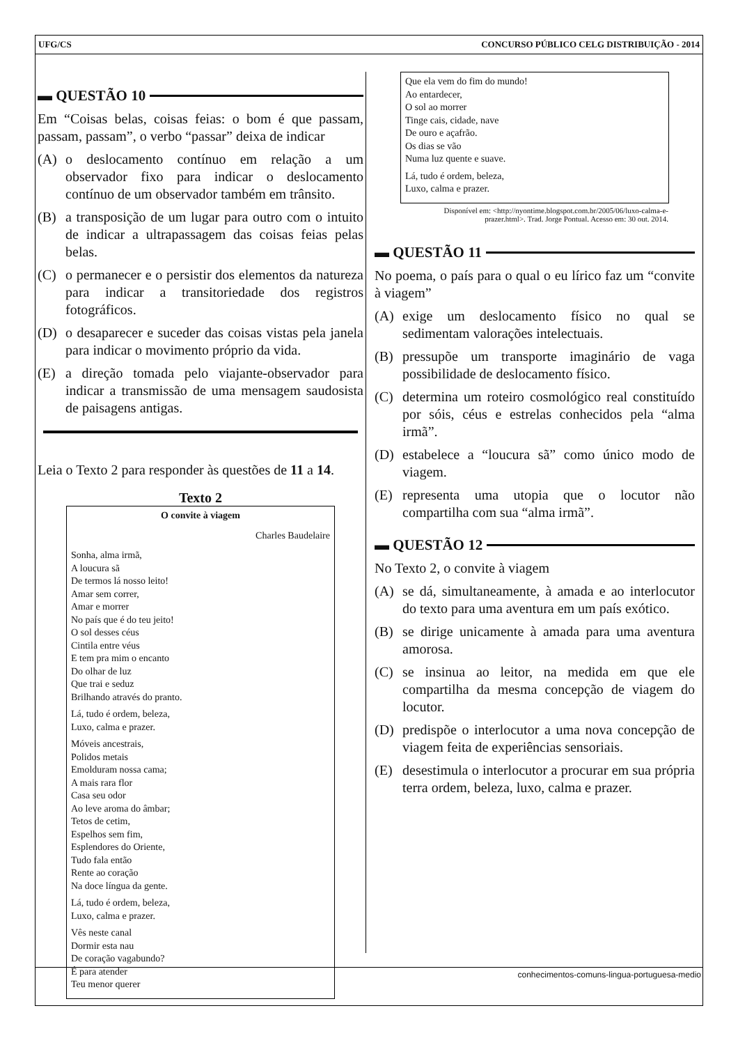UFG/CS CONCURSO PÚBLICO CELG DISTRIBUIÇÃO - 2014
▬ QUESTÃO 10
Em “Coisas belas, coisas feias: o bom é que passam, passam, passam”, o verbo “passar” deixa de indicar
(A) o deslocamento contínuo em relação a um observador fixo para indicar o deslocamento contínuo de um observador também em trânsito.
(B) a transposição de um lugar para outro com o intuito de indicar a ultrapassagem das coisas feias pelas belas.
(C) o permanecer e o persistir dos elementos da natureza para indicar a transitoriedade dos registros fotográficos.
(D) o desaparecer e suceder das coisas vistas pela janela para indicar o movimento próprio da vida.
(E) a direção tomada pelo viajante-observador para indicar a transmissão de uma mensagem saudosista de paisagens antigas.
Leia o Texto 2 para responder às questões de 11 a 14.
Texto 2
O convite à viagem
Charles Baudelaire
Sonha, alma irmã,
A loucura sã
De termos lá nosso leito!
Amar sem correr,
Amar e morrer
No país que é do teu jeito!
O sol desses céus
Cintila entre véus
E tem pra mim o encanto
Do olhar de luz
Que trai e seduz
Brilhando através do pranto.
Lá, tudo é ordem, beleza,
Luxo, calma e prazer.
Móveis ancestrais,
Polidos metais
Emolduram nossa cama;
A mais rara flor
Casa seu odor
Ao leve aroma do âmbar;
Tetos de cetim,
Espelhos sem fim,
Esplendores do Oriente,
Tudo fala então
Rente ao coração
Na doce língua da gente.
Lá, tudo é ordem, beleza,
Luxo, calma e prazer.
Vês neste canal
Dormir esta nau
De coração vagabundo?
É para atender
Teu menor querer
Que ela vem do fim do mundo!
Ao entardecer,
O sol ao morrer
Tinge cais, cidade, nave
De ouro e açafrão.
Os dias se vão
Numa luz quente e suave.
Lá, tudo é ordem, beleza,
Luxo, calma e prazer.
Disponível em: <http://nyontime.blogspot.com.br/2005/06/luxo-calma-e-prazer.html>. Trad. Jorge Pontual. Acesso em: 30 out. 2014.
▬ QUESTÃO 11
No poema, o país para o qual o eu lírico faz um “convite à viagem”
(A) exige um deslocamento físico no qual se sedimentam valorações intelectuais.
(B) pressupõe um transporte imaginário de vaga possibilidade de deslocamento físico.
(C) determina um roteiro cosmológico real constituído por sóis, céus e estrelas conhecidos pela “alma irmã”.
(D) estabelece a “loucura sã” como único modo de viagem.
(E) representa uma utopia que o locutor não compartilha com sua “alma irmã”.
▬ QUESTÃO 12
No Texto 2, o convite à viagem
(A) se dá, simultaneamente, à amada e ao interlocutor do texto para uma aventura em um país exótico.
(B) se dirige unicamente à amada para uma aventura amorosa.
(C) se insinua ao leitor, na medida em que ele compartilha da mesma concepção de viagem do locutor.
(D) predispõe o interlocutor a uma nova concepção de viagem feita de experiências sensoriais.
(E) desestimula o interlocutor a procurar em sua própria terra ordem, beleza, luxo, calma e prazer.
conhecimentos-comuns-lingua-portuguesa-medio